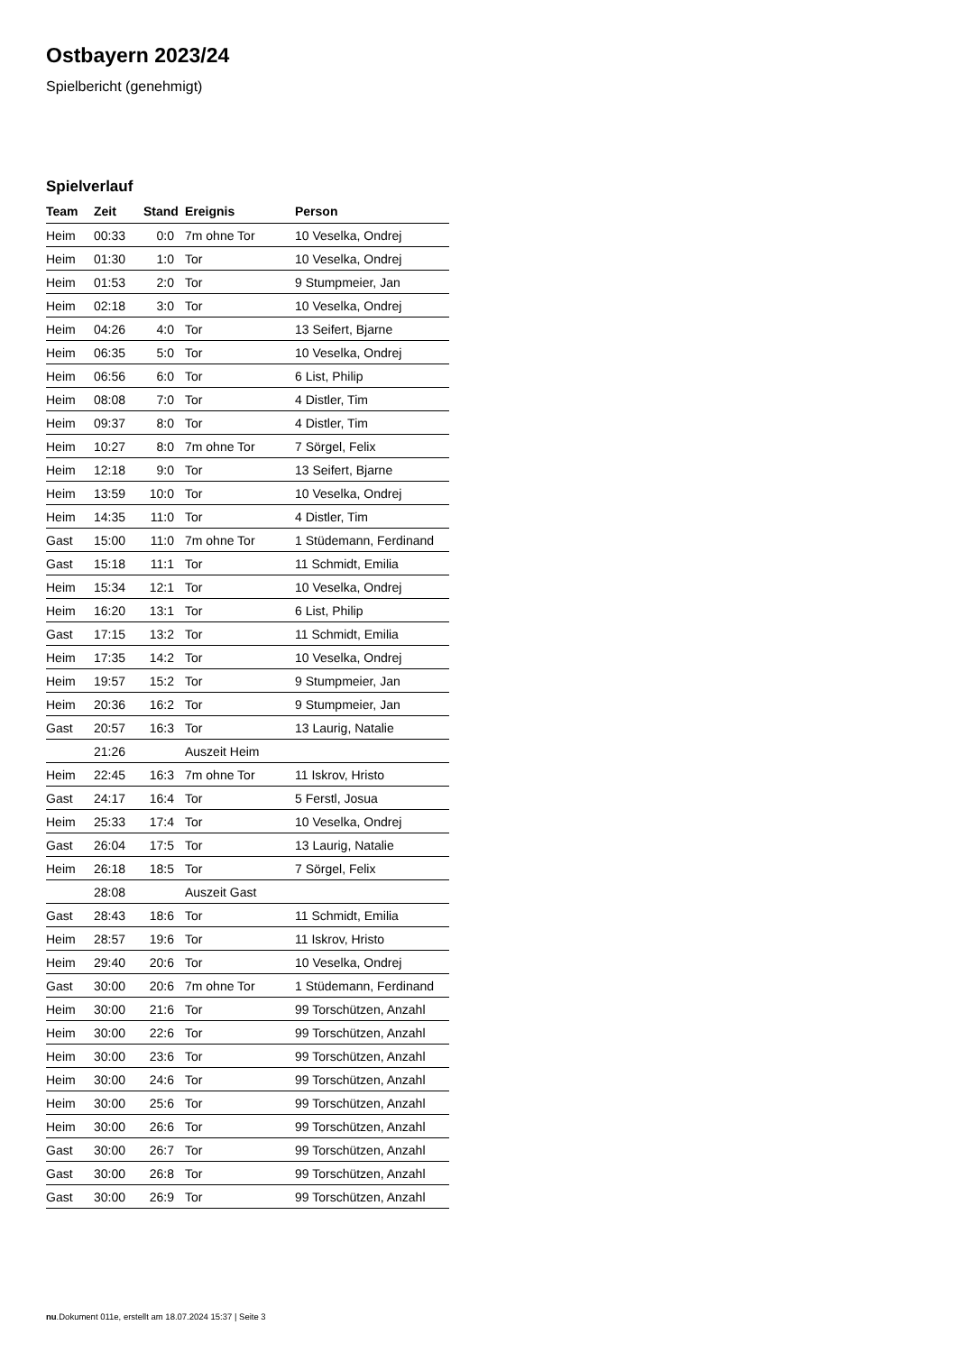Ostbayern 2023/24
Spielbericht (genehmigt)
Spielverlauf
| Team | Zeit | Stand | Ereignis | Person |
| --- | --- | --- | --- | --- |
| Heim | 00:33 | 0:0 | 7m ohne Tor | 10 Veselka, Ondrej |
| Heim | 01:30 | 1:0 | Tor | 10 Veselka, Ondrej |
| Heim | 01:53 | 2:0 | Tor | 9 Stumpmeier, Jan |
| Heim | 02:18 | 3:0 | Tor | 10 Veselka, Ondrej |
| Heim | 04:26 | 4:0 | Tor | 13 Seifert, Bjarne |
| Heim | 06:35 | 5:0 | Tor | 10 Veselka, Ondrej |
| Heim | 06:56 | 6:0 | Tor | 6 List, Philip |
| Heim | 08:08 | 7:0 | Tor | 4 Distler, Tim |
| Heim | 09:37 | 8:0 | Tor | 4 Distler, Tim |
| Heim | 10:27 | 8:0 | 7m ohne Tor | 7 Sörgel, Felix |
| Heim | 12:18 | 9:0 | Tor | 13 Seifert, Bjarne |
| Heim | 13:59 | 10:0 | Tor | 10 Veselka, Ondrej |
| Heim | 14:35 | 11:0 | Tor | 4 Distler, Tim |
| Gast | 15:00 | 11:0 | 7m ohne Tor | 1 Stüdemann, Ferdinand |
| Gast | 15:18 | 11:1 | Tor | 11 Schmidt, Emilia |
| Heim | 15:34 | 12:1 | Tor | 10 Veselka, Ondrej |
| Heim | 16:20 | 13:1 | Tor | 6 List, Philip |
| Gast | 17:15 | 13:2 | Tor | 11 Schmidt, Emilia |
| Heim | 17:35 | 14:2 | Tor | 10 Veselka, Ondrej |
| Heim | 19:57 | 15:2 | Tor | 9 Stumpmeier, Jan |
| Heim | 20:36 | 16:2 | Tor | 9 Stumpmeier, Jan |
| Gast | 20:57 | 16:3 | Tor | 13 Laurig, Natalie |
| | 21:26 | | Auszeit Heim | |
| Heim | 22:45 | 16:3 | 7m ohne Tor | 11 Iskrov, Hristo |
| Gast | 24:17 | 16:4 | Tor | 5 Ferstl, Josua |
| Heim | 25:33 | 17:4 | Tor | 10 Veselka, Ondrej |
| Gast | 26:04 | 17:5 | Tor | 13 Laurig, Natalie |
| Heim | 26:18 | 18:5 | Tor | 7 Sörgel, Felix |
| | 28:08 | | Auszeit Gast | |
| Gast | 28:43 | 18:6 | Tor | 11 Schmidt, Emilia |
| Heim | 28:57 | 19:6 | Tor | 11 Iskrov, Hristo |
| Heim | 29:40 | 20:6 | Tor | 10 Veselka, Ondrej |
| Gast | 30:00 | 20:6 | 7m ohne Tor | 1 Stüdemann, Ferdinand |
| Heim | 30:00 | 21:6 | Tor | 99 Torschützen, Anzahl |
| Heim | 30:00 | 22:6 | Tor | 99 Torschützen, Anzahl |
| Heim | 30:00 | 23:6 | Tor | 99 Torschützen, Anzahl |
| Heim | 30:00 | 24:6 | Tor | 99 Torschützen, Anzahl |
| Heim | 30:00 | 25:6 | Tor | 99 Torschützen, Anzahl |
| Heim | 30:00 | 26:6 | Tor | 99 Torschützen, Anzahl |
| Gast | 30:00 | 26:7 | Tor | 99 Torschützen, Anzahl |
| Gast | 30:00 | 26:8 | Tor | 99 Torschützen, Anzahl |
| Gast | 30:00 | 26:9 | Tor | 99 Torschützen, Anzahl |
nu.Dokument 011e, erstellt am 18.07.2024 15:37 | Seite 3